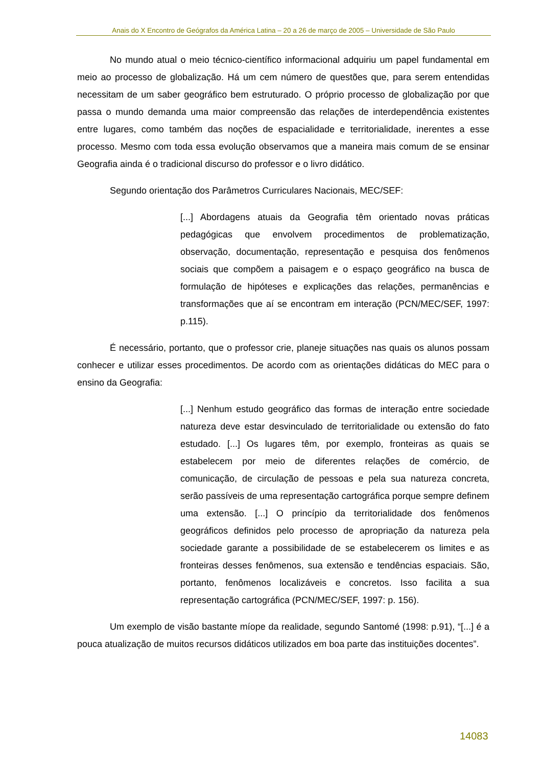Anais do X Encontro de Geógrafos da América Latina – 20 a 26 de março de 2005 – Universidade de São Paulo
No mundo atual o meio técnico-científico informacional adquiriu um papel fundamental em meio ao processo de globalização. Há um cem número de questões que, para serem entendidas necessitam de um saber geográfico bem estruturado. O próprio processo de globalização por que passa o mundo demanda uma maior compreensão das relações de interdependência existentes entre lugares, como também das noções de espacialidade e territorialidade, inerentes a esse processo. Mesmo com toda essa evolução observamos que a maneira mais comum de se ensinar Geografia ainda é o tradicional discurso do professor e o livro didático.
Segundo orientação dos Parâmetros Curriculares Nacionais, MEC/SEF:
[...] Abordagens atuais da Geografia têm orientado novas práticas pedagógicas que envolvem procedimentos de problematização, observação, documentação, representação e pesquisa dos fenômenos sociais que compõem a paisagem e o espaço geográfico na busca de formulação de hipóteses e explicações das relações, permanências e transformações que aí se encontram em interação (PCN/MEC/SEF, 1997: p.115).
É necessário, portanto, que o professor crie, planeje situações nas quais os alunos possam conhecer e utilizar esses procedimentos. De acordo com as orientações didáticas do MEC para o ensino da Geografia:
[...] Nenhum estudo geográfico das formas de interação entre sociedade natureza deve estar desvinculado de territorialidade ou extensão do fato estudado. [...] Os lugares têm, por exemplo, fronteiras as quais se estabelecem por meio de diferentes relações de comércio, de comunicação, de circulação de pessoas e pela sua natureza concreta, serão passíveis de uma representação cartográfica porque sempre definem uma extensão. [...] O princípio da territorialidade dos fenômenos geográficos definidos pelo processo de apropriação da natureza pela sociedade garante a possibilidade de se estabelecerem os limites e as fronteiras desses fenômenos, sua extensão e tendências espaciais. São, portanto, fenômenos localizáveis e concretos. Isso facilita a sua representação cartográfica (PCN/MEC/SEF, 1997: p. 156).
Um exemplo de visão bastante míope da realidade, segundo Santomé (1998: p.91), “[...] é a pouca atualização de muitos recursos didáticos utilizados em boa parte das instituições docentes”.
14083